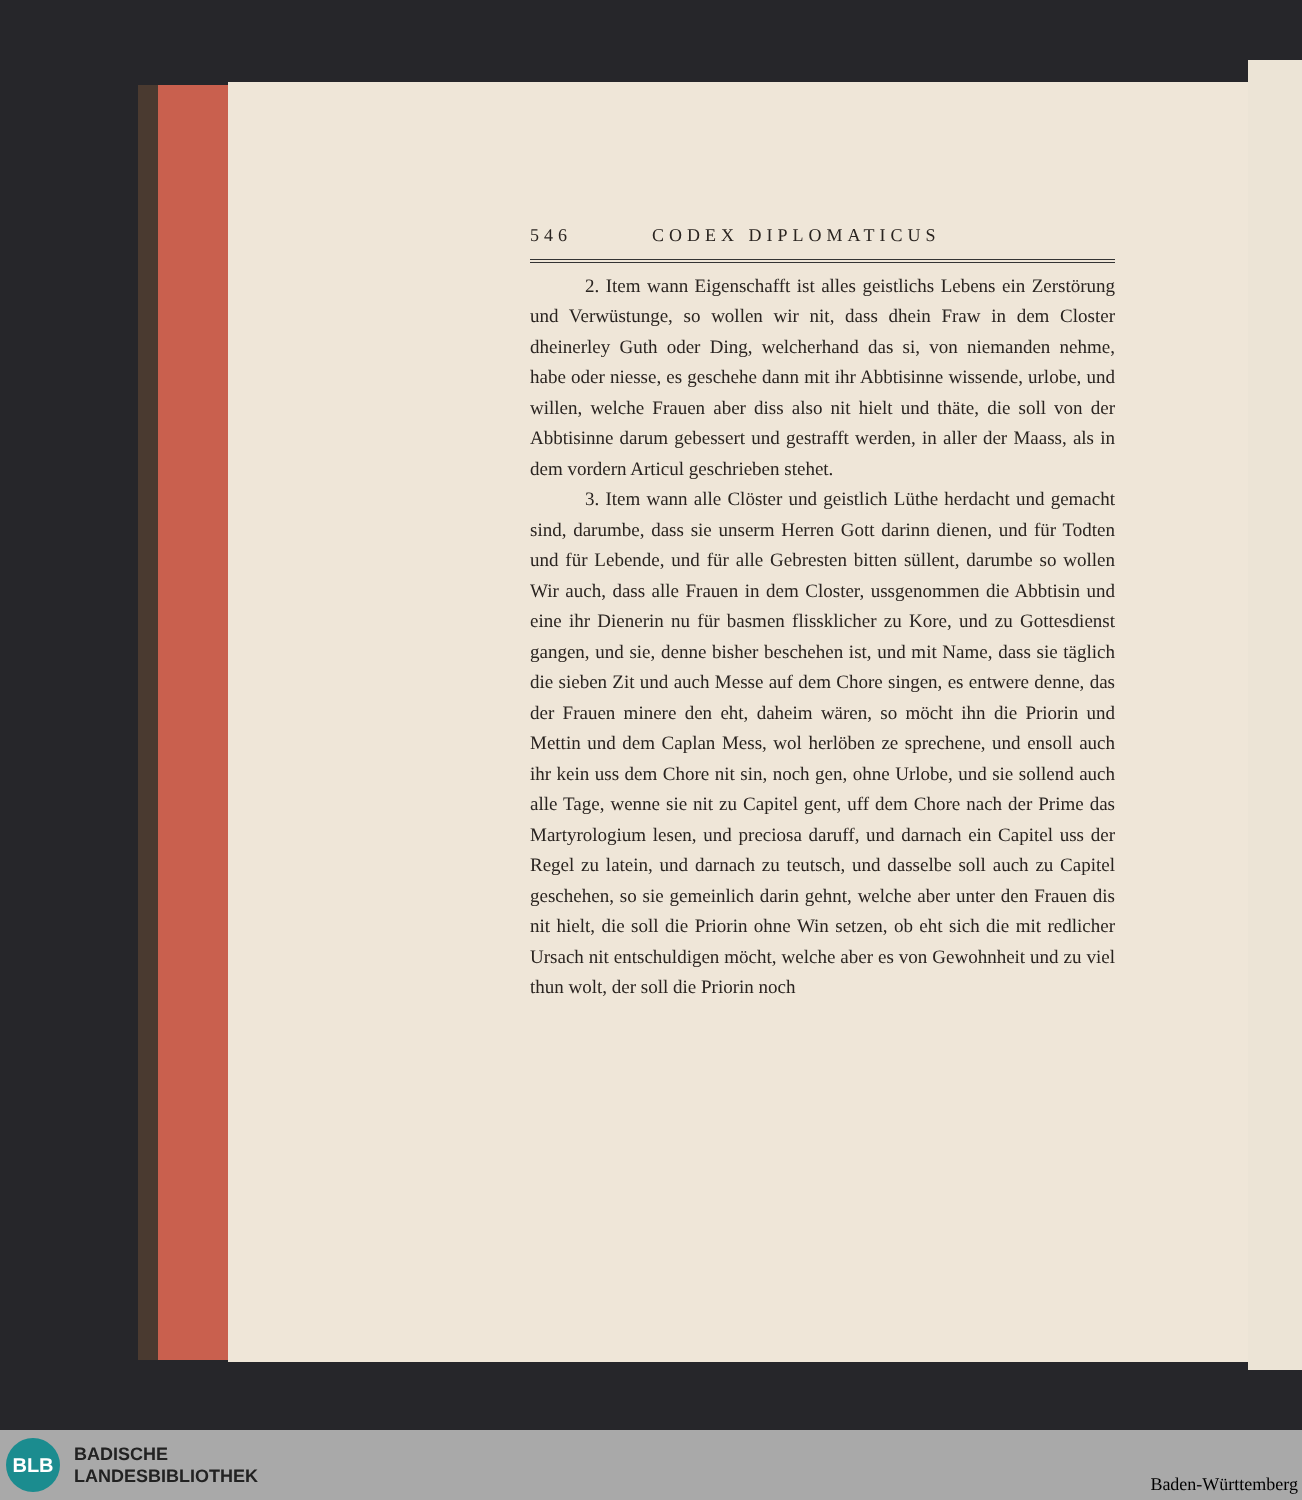546 CODEX DIPLOMATICUS
2. Item wann Eigenschafft ist alles geistlichs Lebens ein Zerstörung und Verwüstunge, so wollen wir nit, dass dhein Fraw in dem Closter dheinerley Guth oder Ding, welcherhand das si, von niemanden nehme, habe oder niesse, es geschehe dann mit ihr Abbtisinne wissende, urlobe, und willen, welche Frauen aber diss also nit hielt und thäte, die soll von der Abbtisinne darum gebessert und gestrafft werden, in aller der Maass, als in dem vordern Articul geschrieben stehet.
3. Item wann alle Clöster und geistlich Lüthe herdacht und gemacht sind, darumbe, dass sie unserm Herren Gott darinn dienen, und für Todten und für Lebende, und für alle Gebresten bitten süllent, darumbe so wollen Wir auch, dass alle Frauen in dem Closter, ussgenommen die Abbtisin und eine ihr Dienerin nu für basmen flissklicher zu Kore, und zu Gottesdienst gangen, und sie, denne bisher beschehen ist, und mit Name, dass sie täglich die sieben Zit und auch Messe auf dem Chore singen, es entwere denne, das der Frauen minere den eht, daheim wären, so möcht ihn die Priorin und Mettin und dem Caplan Mess, wol herlöben ze sprechene, und ensoll auch ihr kein uss dem Chore nit sin, noch gen, ohne Urlobe, und sie sollend auch alle Tage, wenne sie nit zu Capitel gent, uff dem Chore nach der Prime das Martyrologium lesen, und preciosa daruff, und darnach ein Capitel uss der Regel zu latein, und darnach zu teutsch, und dasselbe soll auch zu Capitel geschehen, so sie gemeinlich darin gehnt, welche aber unter den Frauen dis nit hielt, die soll die Priorin ohne Win setzen, ob eht sich die mit redlicher Ursach nit entschuldigen möcht, welche aber es von Gewohnheit und zu viel thun wolt, der soll die Priorin noch
BLB
BADISCHE
LANDESBIBLIOTHEK
Baden-Württemberg